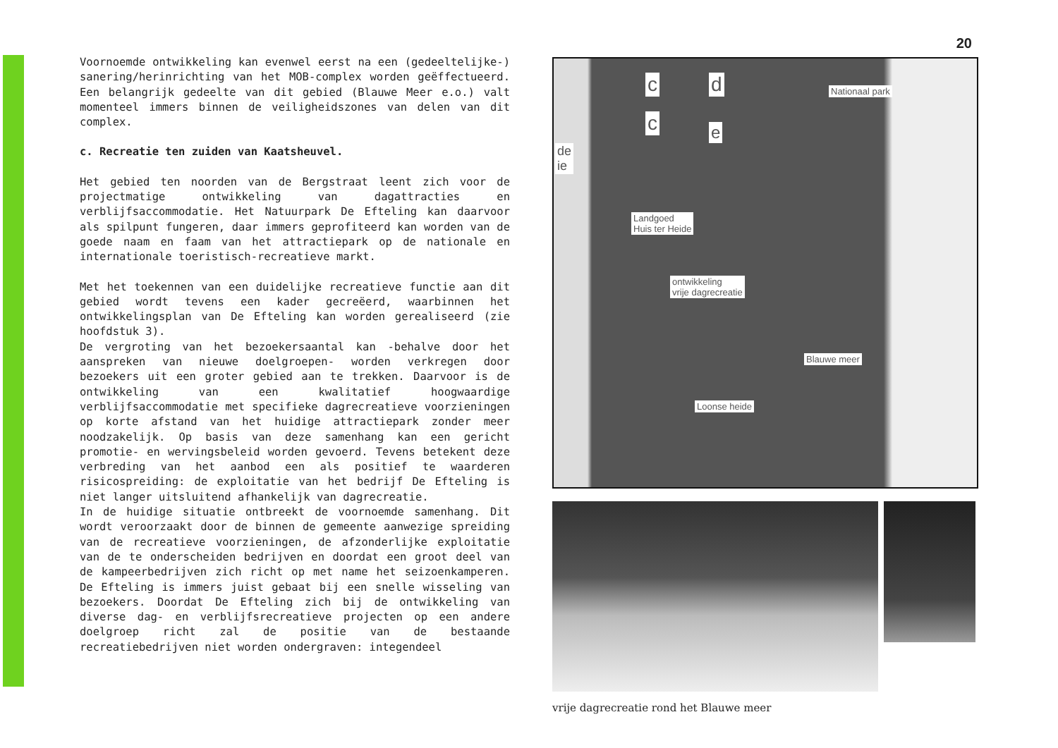Voornoemde ontwikkeling kan evenwel eerst na een (gedeeltelijke-) sanering/herinrichting van het MOB-complex worden geëffectueerd. Een belangrijk gedeelte van dit gebied (Blauwe Meer e.o.) valt momenteel immers binnen de veiligheidszones van delen van dit complex.
c. Recreatie ten zuiden van Kaatsheuvel.
Het gebied ten noorden van de Bergstraat leent zich voor de projectmatige ontwikkeling van dagattracties en verblijfsaccommodatie. Het Natuurpark De Efteling kan daarvoor als spilpunt fungeren, daar immers geprofiteerd kan worden van de goede naam en faam van het attractiepark op de nationale en internationale toeristisch-recreatieve markt.
Met het toekennen van een duidelijke recreatieve functie aan dit gebied wordt tevens een kader gecreëerd, waarbinnen het ontwikkelingsplan van De Efteling kan worden gerealiseerd (zie hoofdstuk 3).
De vergroting van het bezoekersaantal kan -behalve door het aanspreken van nieuwe doelgroepen- worden verkregen door bezoekers uit een groter gebied aan te trekken. Daarvoor is de ontwikkeling van een kwalitatief hoogwaardige verblijfsaccommodatie met specifieke dagrecreatieve voorzieningen op korte afstand van het huidige attractiepark zonder meer noodzakelijk. Op basis van deze samenhang kan een gericht promotie- en wervingsbeleid worden gevoerd. Tevens betekent deze verbreding van het aanbod een als positief te waarderen risicospreiding: de exploitatie van het bedrijf De Efteling is niet langer uitsluitend afhankelijk van dagrecreatie.
In de huidige situatie ontbreekt de voornoemde samenhang. Dit wordt veroorzaakt door de binnen de gemeente aanwezige spreiding van de recreatieve voorzieningen, de afzonderlijke exploitatie van de te onderscheiden bedrijven en doordat een groot deel van de kampeerbedrijven zich richt op met name het seizoenkamperen. De Efteling is immers juist gebaat bij een snelle wisseling van bezoekers. Doordat De Efteling zich bij de ontwikkeling van diverse dag- en verblijfsrecreatieve projecten op een andere doelgroep richt zal de positie van de bestaande recreatiebedrijven niet worden ondergraven: integendeel
20
c d
c e
Nationaal park
de
ie
Landgoed
Huis ter Heide
ontwikkeling
vrije dagrecreatie
Blauwe meer
Loonse heide
vrije dagrecreatie rond het Blauwe meer